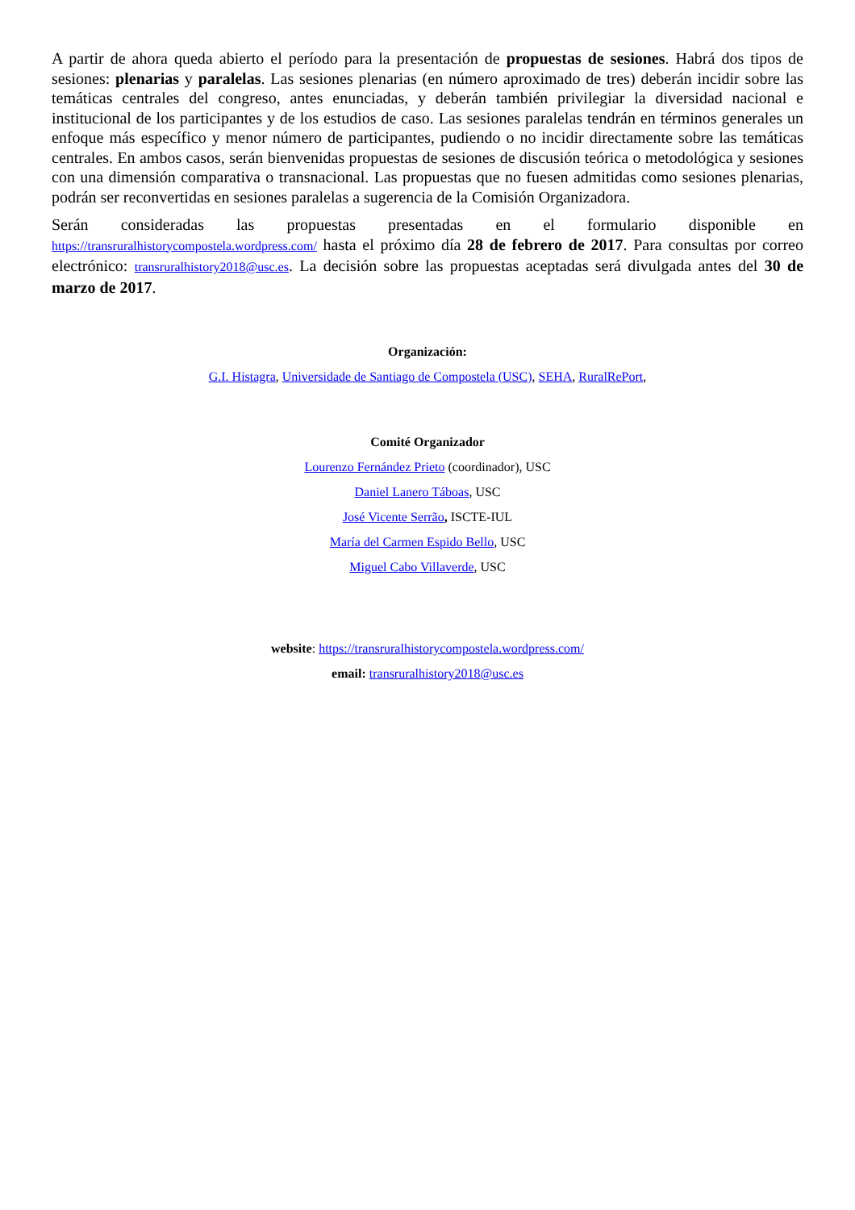A partir de ahora queda abierto el período para la presentación de propuestas de sesiones. Habrá dos tipos de sesiones: plenarias y paralelas. Las sesiones plenarias (en número aproximado de tres) deberán incidir sobre las temáticas centrales del congreso, antes enunciadas, y deberán también privilegiar la diversidad nacional e institucional de los participantes y de los estudios de caso. Las sesiones paralelas tendrán en términos generales un enfoque más específico y menor número de participantes, pudiendo o no incidir directamente sobre las temáticas centrales. En ambos casos, serán bienvenidas propuestas de sesiones de discusión teórica o metodológica y sesiones con una dimensión comparativa o transnacional. Las propuestas que no fuesen admitidas como sesiones plenarias, podrán ser reconvertidas en sesiones paralelas a sugerencia de la Comisión Organizadora.
Serán consideradas las propuestas presentadas en el formulario disponible en https://transruralhistorycompostela.wordpress.com/ hasta el próximo día 28 de febrero de 2017. Para consultas por correo electrónico: transruralhistory2018@usc.es. La decisión sobre las propuestas aceptadas será divulgada antes del 30 de marzo de 2017.
Organización:
G.I. Histagra, Universidade de Santiago de Compostela (USC), SEHA, RuralRePort,
Comité Organizador
Lourenzo Fernández Prieto (coordinador), USC
Daniel Lanero Táboas, USC
José Vicente Serrão, ISCTE-IUL
María del Carmen Espido Bello, USC
Miguel Cabo Villaverde, USC
website: https://transruralhistorycompostela.wordpress.com/
email: transruralhistory2018@usc.es